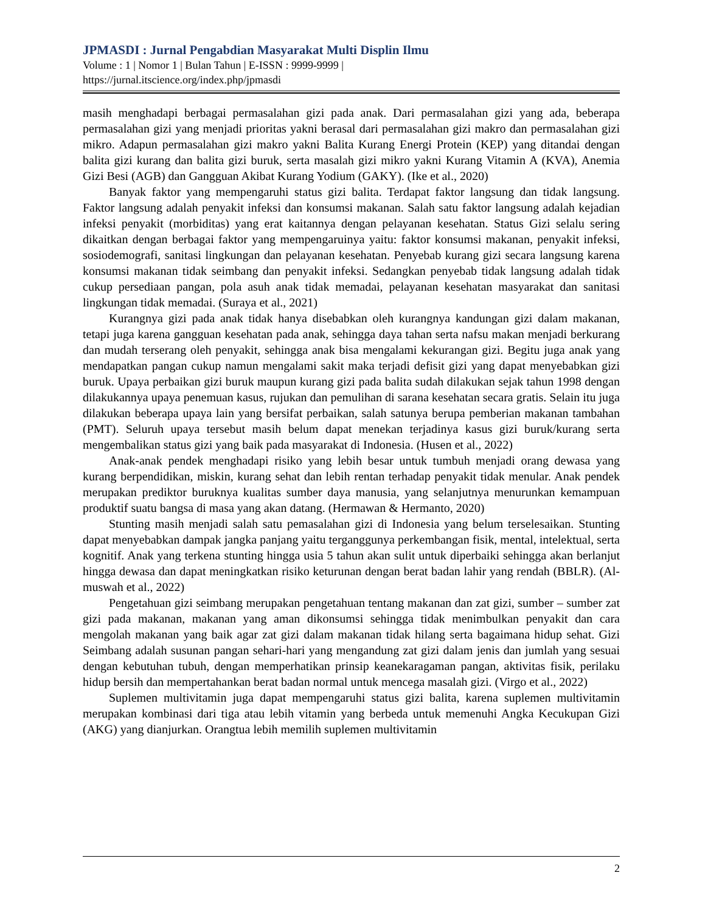JPMASDI : Jurnal Pengabdian Masyarakat Multi Displin Ilmu
Volume : 1 | Nomor 1 | Bulan Tahun | E-ISSN : 9999-9999 |
https://jurnal.itscience.org/index.php/jpmasdi
masih menghadapi berbagai permasalahan gizi pada anak. Dari permasalahan gizi yang ada, beberapa permasalahan gizi yang menjadi prioritas yakni berasal dari permasalahan gizi makro dan permasalahan gizi mikro. Adapun permasalahan gizi makro yakni Balita Kurang Energi Protein (KEP) yang ditandai dengan balita gizi kurang dan balita gizi buruk, serta masalah gizi mikro yakni Kurang Vitamin A (KVA), Anemia Gizi Besi (AGB) dan Gangguan Akibat Kurang Yodium (GAKY). (Ike et al., 2020)
Banyak faktor yang mempengaruhi status gizi balita. Terdapat faktor langsung dan tidak langsung. Faktor langsung adalah penyakit infeksi dan konsumsi makanan. Salah satu faktor langsung adalah kejadian infeksi penyakit (morbiditas) yang erat kaitannya dengan pelayanan kesehatan. Status Gizi selalu sering dikaitkan dengan berbagai faktor yang mempengaruinya yaitu: faktor konsumsi makanan, penyakit infeksi, sosiodemografi, sanitasi lingkungan dan pelayanan kesehatan. Penyebab kurang gizi secara langsung karena konsumsi makanan tidak seimbang dan penyakit infeksi. Sedangkan penyebab tidak langsung adalah tidak cukup persediaan pangan, pola asuh anak tidak memadai, pelayanan kesehatan masyarakat dan sanitasi lingkungan tidak memadai. (Suraya et al., 2021)
Kurangnya gizi pada anak tidak hanya disebabkan oleh kurangnya kandungan gizi dalam makanan, tetapi juga karena gangguan kesehatan pada anak, sehingga daya tahan serta nafsu makan menjadi berkurang dan mudah terserang oleh penyakit, sehingga anak bisa mengalami kekurangan gizi. Begitu juga anak yang mendapatkan pangan cukup namun mengalami sakit maka terjadi defisit gizi yang dapat menyebabkan gizi buruk. Upaya perbaikan gizi buruk maupun kurang gizi pada balita sudah dilakukan sejak tahun 1998 dengan dilakukannya upaya penemuan kasus, rujukan dan pemulihan di sarana kesehatan secara gratis. Selain itu juga dilakukan beberapa upaya lain yang bersifat perbaikan, salah satunya berupa pemberian makanan tambahan (PMT). Seluruh upaya tersebut masih belum dapat menekan terjadinya kasus gizi buruk/kurang serta mengembalikan status gizi yang baik pada masyarakat di Indonesia. (Husen et al., 2022)
Anak-anak pendek menghadapi risiko yang lebih besar untuk tumbuh menjadi orang dewasa yang kurang berpendidikan, miskin, kurang sehat dan lebih rentan terhadap penyakit tidak menular. Anak pendek merupakan prediktor buruknya kualitas sumber daya manusia, yang selanjutnya menurunkan kemampuan produktif suatu bangsa di masa yang akan datang. (Hermawan & Hermanto, 2020)
Stunting masih menjadi salah satu pemasalahan gizi di Indonesia yang belum terselesaikan. Stunting dapat menyebabkan dampak jangka panjang yaitu terganggunya perkembangan fisik, mental, intelektual, serta kognitif. Anak yang terkena stunting hingga usia 5 tahun akan sulit untuk diperbaiki sehingga akan berlanjut hingga dewasa dan dapat meningkatkan risiko keturunan dengan berat badan lahir yang rendah (BBLR). (Al-muswah et al., 2022)
Pengetahuan gizi seimbang merupakan pengetahuan tentang makanan dan zat gizi, sumber – sumber zat gizi pada makanan, makanan yang aman dikonsumsi sehingga tidak menimbulkan penyakit dan cara mengolah makanan yang baik agar zat gizi dalam makanan tidak hilang serta bagaimana hidup sehat. Gizi Seimbang adalah susunan pangan sehari-hari yang mengandung zat gizi dalam jenis dan jumlah yang sesuai dengan kebutuhan tubuh, dengan memperhatikan prinsip keanekaragaman pangan, aktivitas fisik, perilaku hidup bersih dan mempertahankan berat badan normal untuk mencega masalah gizi. (Virgo et al., 2022)
Suplemen multivitamin juga dapat mempengaruhi status gizi balita, karena suplemen multivitamin merupakan kombinasi dari tiga atau lebih vitamin yang berbeda untuk memenuhi Angka Kecukupan Gizi (AKG) yang dianjurkan. Orangtua lebih memilih suplemen multivitamin
2